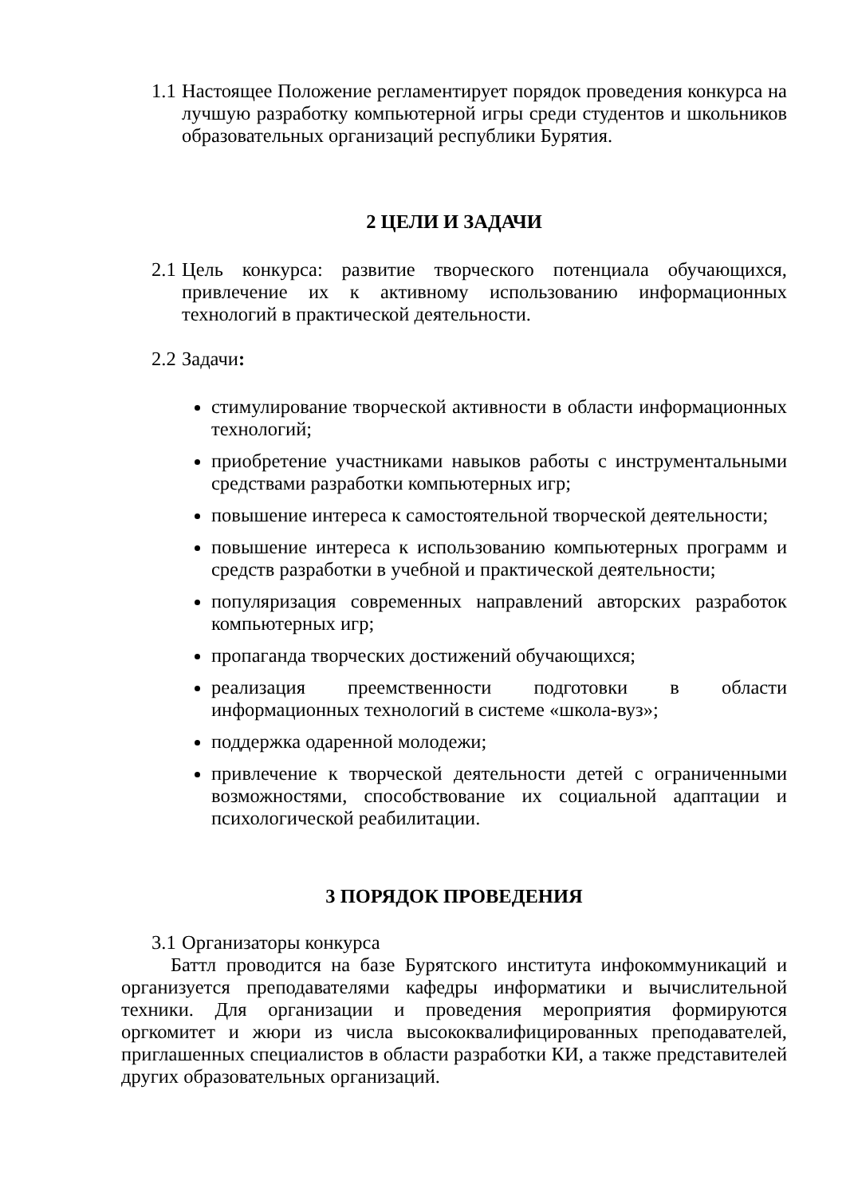1.1 Настоящее Положение регламентирует порядок проведения конкурса на лучшую разработку компьютерной игры среди студентов и школьников образовательных организаций республики Бурятия.
2 ЦЕЛИ И ЗАДАЧИ
2.1 Цель конкурса: развитие творческого потенциала обучающихся, привлечение их к активному использованию информационных технологий в практической деятельности.
2.2 Задачи:
стимулирование творческой активности в области информационных технологий;
приобретение участниками навыков работы с инструментальными средствами разработки компьютерных игр;
повышение интереса к самостоятельной творческой деятельности;
повышение интереса к использованию компьютерных программ и средств разработки в учебной и практической деятельности;
популяризация современных направлений авторских разработок компьютерных игр;
пропаганда творческих достижений обучающихся;
реализация преемственности подготовки в области информационных технологий в системе «школа-вуз»;
поддержка одаренной молодежи;
привлечение к творческой деятельности детей с ограниченными возможностями, способствование их социальной адаптации и психологической реабилитации.
3 ПОРЯДОК ПРОВЕДЕНИЯ
3.1 Организаторы конкурса
Баттл проводится на базе Бурятского института инфокоммуникаций и организуется преподавателями кафедры информатики и вычислительной техники. Для организации и проведения мероприятия формируются оргкомитет и жюри из числа высококвалифицированных преподавателей, приглашенных специалистов в области разработки КИ, а также представителей других образовательных организаций.